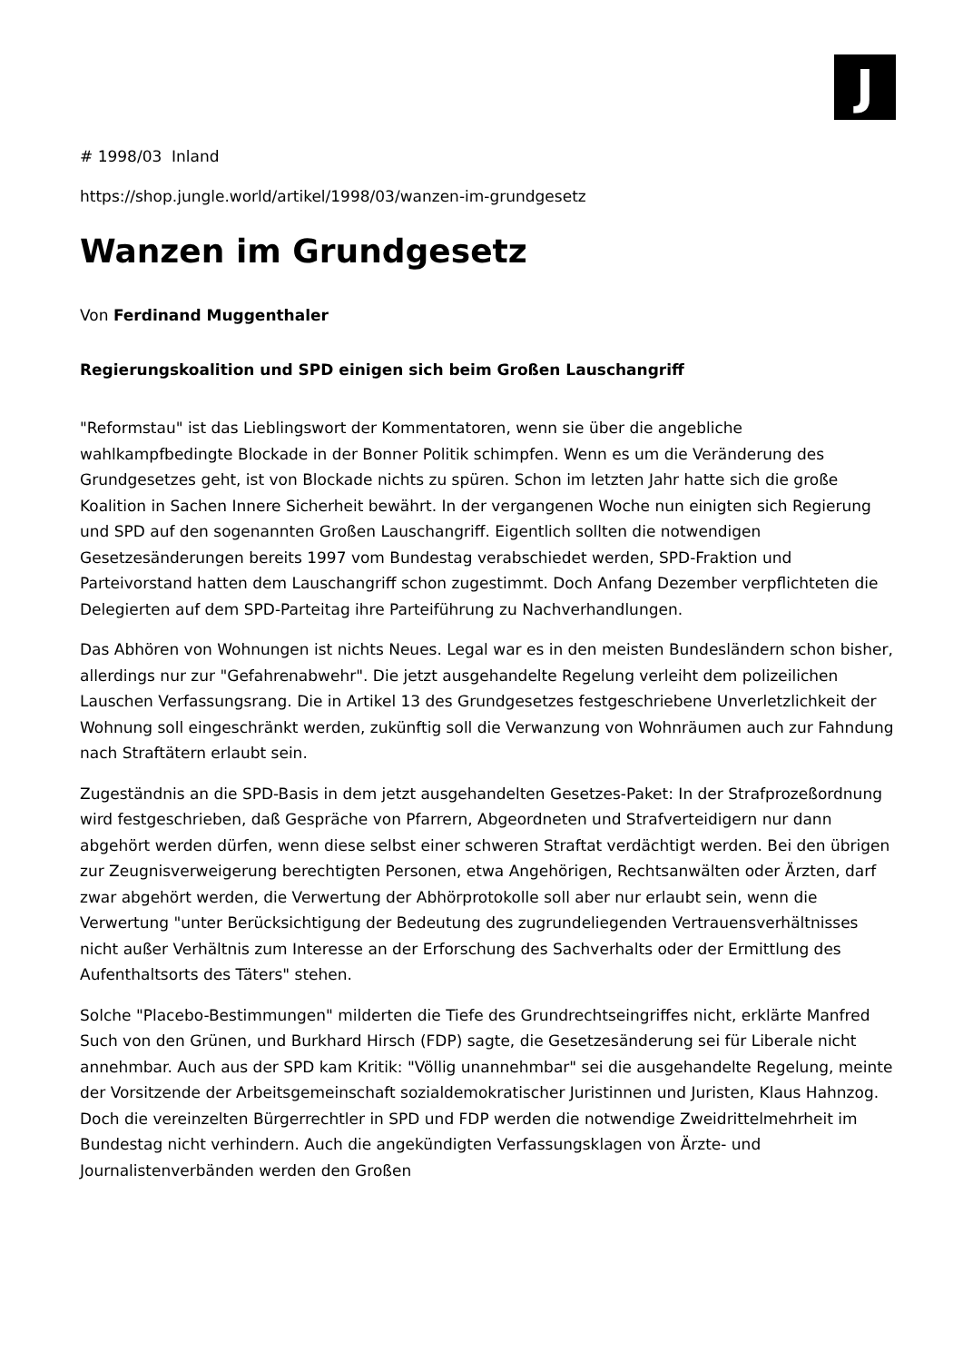J
# 1998/03 Inland
https://shop.jungle.world/artikel/1998/03/wanzen-im-grundgesetz
Wanzen im Grundgesetz
Von Ferdinand Muggenthaler
Regierungskoalition und SPD einigen sich beim Großen Lauschangriff
"Reformstau" ist das Lieblingswort der Kommentatoren, wenn sie über die angebliche wahlkampfbedingte Blockade in der Bonner Politik schimpfen. Wenn es um die Veränderung des Grundgesetzes geht, ist von Blockade nichts zu spüren. Schon im letzten Jahr hatte sich die große Koalition in Sachen Innere Sicherheit bewährt. In der vergangenen Woche nun einigten sich Regierung und SPD auf den sogenannten Großen Lauschangriff. Eigentlich sollten die notwendigen Gesetzesänderungen bereits 1997 vom Bundestag verabschiedet werden, SPD-Fraktion und Parteivorstand hatten dem Lauschangriff schon zugestimmt. Doch Anfang Dezember verpflichteten die Delegierten auf dem SPD-Parteitag ihre Parteiführung zu Nachverhandlungen.
Das Abhören von Wohnungen ist nichts Neues. Legal war es in den meisten Bundesländern schon bisher, allerdings nur zur "Gefahrenabwehr". Die jetzt ausgehandelte Regelung verleiht dem polizeilichen Lauschen Verfassungsrang. Die in Artikel 13 des Grundgesetzes festgeschriebene Unverletzlichkeit der Wohnung soll eingeschränkt werden, zukünftig soll die Verwanzung von Wohnräumen auch zur Fahndung nach Straftätern erlaubt sein.
Zugeständnis an die SPD-Basis in dem jetzt ausgehandelten Gesetzes-Paket: In der Strafprozeßordnung wird festgeschrieben, daß Gespräche von Pfarrern, Abgeordneten und Strafverteidigern nur dann abgehört werden dürfen, wenn diese selbst einer schweren Straftat verdächtigt werden. Bei den übrigen zur Zeugnisverweigerung berechtigten Personen, etwa Angehörigen, Rechtsanwälten oder Ärzten, darf zwar abgehört werden, die Verwertung der Abhörprotokolle soll aber nur erlaubt sein, wenn die Verwertung "unter Berücksichtigung der Bedeutung des zugrundeliegenden Vertrauensverhältnisses nicht außer Verhältnis zum Interesse an der Erforschung des Sachverhalts oder der Ermittlung des Aufenthaltsorts des Täters" stehen.
Solche "Placebo-Bestimmungen" milderten die Tiefe des Grundrechtseingriffes nicht, erklärte Manfred Such von den Grünen, und Burkhard Hirsch (FDP) sagte, die Gesetzesänderung sei für Liberale nicht annehmbar. Auch aus der SPD kam Kritik: "Völlig unannehmbar" sei die ausgehandelte Regelung, meinte der Vorsitzende der Arbeitsgemeinschaft sozialdemokratischer Juristinnen und Juristen, Klaus Hahnzog. Doch die vereinzelten Bürgerrechtler in SPD und FDP werden die notwendige Zweidrittelmehrheit im Bundestag nicht verhindern. Auch die angekündigten Verfassungsklagen von Ärzte- und Journalistenverbänden werden den Großen